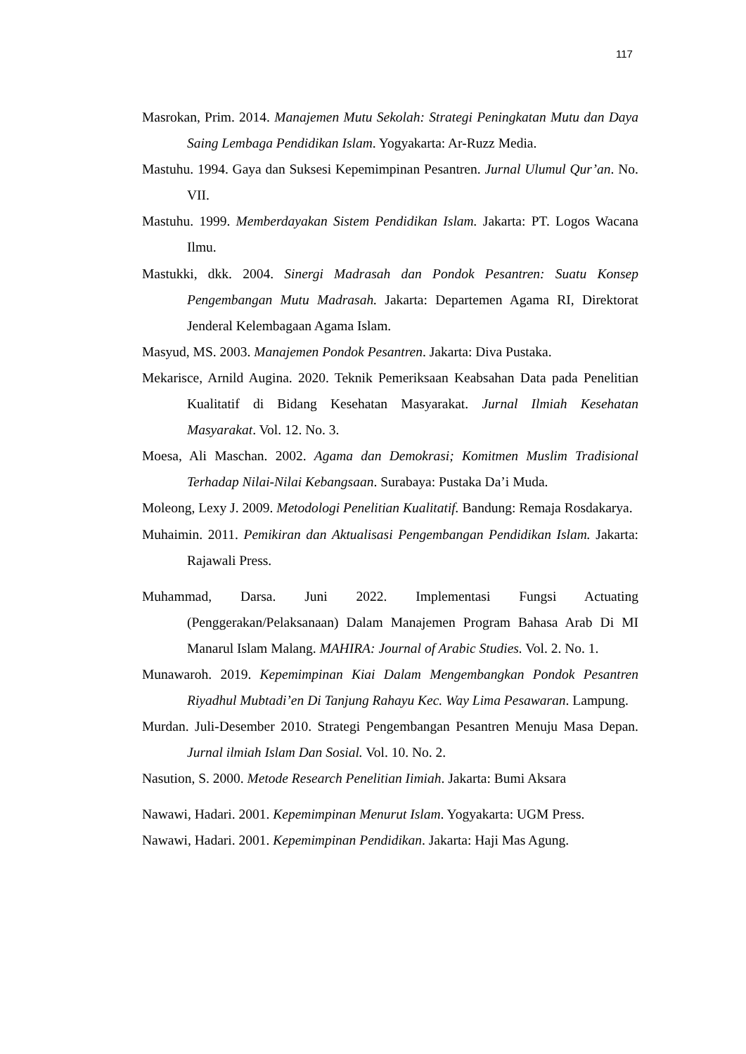117
Masrokan, Prim. 2014. Manajemen Mutu Sekolah: Strategi Peningkatan Mutu dan Daya Saing Lembaga Pendidikan Islam. Yogyakarta: Ar-Ruzz Media.
Mastuhu. 1994. Gaya dan Suksesi Kepemimpinan Pesantren. Jurnal Ulumul Qur’an. No. VII.
Mastuhu. 1999. Memberdayakan Sistem Pendidikan Islam. Jakarta: PT. Logos Wacana Ilmu.
Mastukki, dkk. 2004. Sinergi Madrasah dan Pondok Pesantren: Suatu Konsep Pengembangan Mutu Madrasah. Jakarta: Departemen Agama RI, Direktorat Jenderal Kelembagaan Agama Islam.
Masyud, MS. 2003. Manajemen Pondok Pesantren. Jakarta: Diva Pustaka.
Mekarisce, Arnild Augina. 2020. Teknik Pemeriksaan Keabsahan Data pada Penelitian Kualitatif di Bidang Kesehatan Masyarakat. Jurnal Ilmiah Kesehatan Masyarakat. Vol. 12. No. 3.
Moesa, Ali Maschan. 2002. Agama dan Demokrasi; Komitmen Muslim Tradisional Terhadap Nilai-Nilai Kebangsaan. Surabaya: Pustaka Da’i Muda.
Moleong, Lexy J. 2009. Metodologi Penelitian Kualitatif. Bandung: Remaja Rosdakarya.
Muhaimin. 2011. Pemikiran dan Aktualisasi Pengembangan Pendidikan Islam. Jakarta: Rajawali Press.
Muhammad, Darsa. Juni 2022. Implementasi Fungsi Actuating (Penggerakan/Pelaksanaan) Dalam Manajemen Program Bahasa Arab Di MI Manarul Islam Malang. MAHIRA: Journal of Arabic Studies. Vol. 2. No. 1.
Munawaroh. 2019. Kepemimpinan Kiai Dalam Mengembangkan Pondok Pesantren Riyadhul Mubtadi’en Di Tanjung Rahayu Kec. Way Lima Pesawaran. Lampung.
Murdan. Juli-Desember 2010. Strategi Pengembangan Pesantren Menuju Masa Depan. Jurnal ilmiah Islam Dan Sosial. Vol. 10. No. 2.
Nasution, S. 2000. Metode Research Penelitian Iimiah. Jakarta: Bumi Aksara
Nawawi, Hadari. 2001. Kepemimpinan Menurut Islam. Yogyakarta: UGM Press.
Nawawi, Hadari. 2001. Kepemimpinan Pendidikan. Jakarta: Haji Mas Agung.